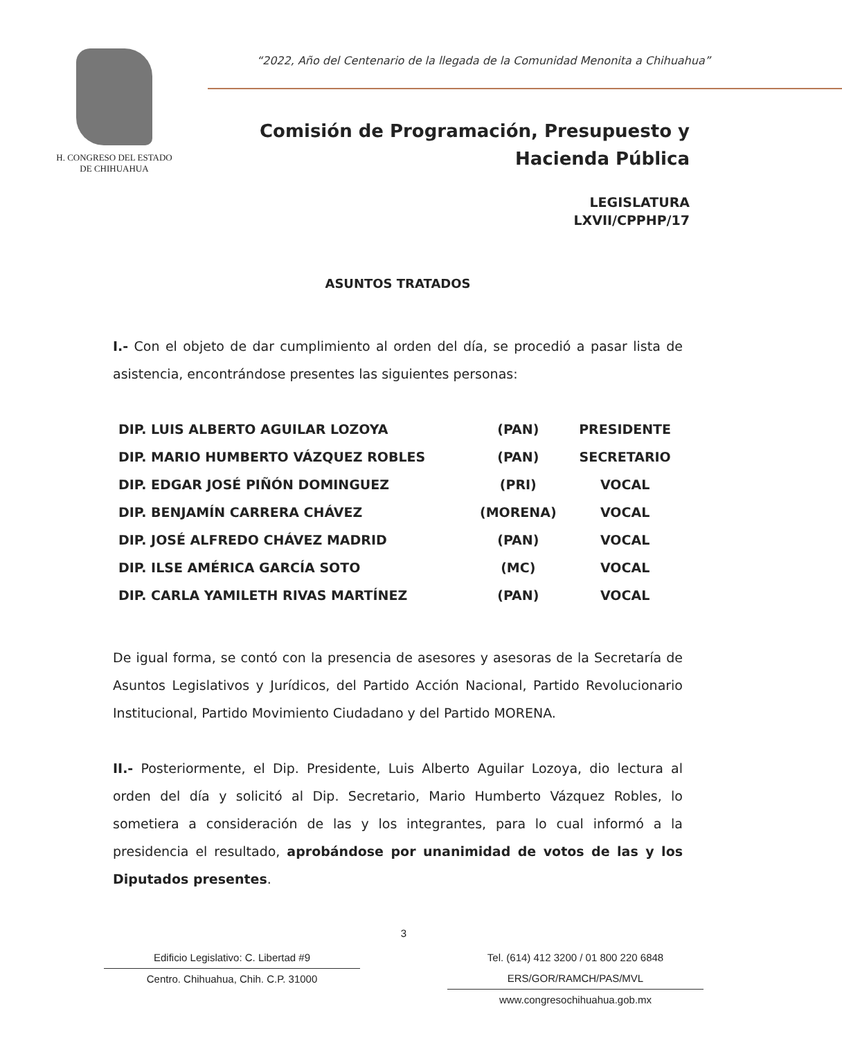H. CONGRESO DEL ESTADO
DE CHIHUAHUA
“2022, Año del Centenario de la llegada de la Comunidad Menonita a Chihuahua”
Comisión de Programación, Presupuesto y
Hacienda Pública
LEGISLATURA
LXVII/CPPHP/17
ASUNTOS TRATADOS
I.- Con el objeto de dar cumplimiento al orden del día, se procedió a pasar lista de asistencia, encontrándose presentes las siguientes personas:
| DIP. LUIS ALBERTO AGUILAR LOZOYA | (PAN) | PRESIDENTE |
| DIP. MARIO HUMBERTO VÁZQUEZ ROBLES | (PAN) | SECRETARIO |
| DIP. EDGAR JOSÉ PIÑÓN DOMINGUEZ | (PRI) | VOCAL |
| DIP. BENJAMÍN CARRERA CHÁVEZ | (MORENA) | VOCAL |
| DIP. JOSÉ ALFREDO CHÁVEZ MADRID | (PAN) | VOCAL |
| DIP. ILSE AMÉRICA GARCÍA SOTO | (MC) | VOCAL |
| DIP. CARLA YAMILETH RIVAS MARTÍNEZ | (PAN) | VOCAL |
De igual forma, se contó con la presencia de asesores y asesoras de la Secretaría de Asuntos Legislativos y Jurídicos, del Partido Acción Nacional, Partido Revolucionario Institucional, Partido Movimiento Ciudadano y del Partido MORENA.
II.- Posteriormente, el Dip. Presidente, Luis Alberto Aguilar Lozoya, dio lectura al orden del día y solicitó al Dip. Secretario, Mario Humberto Vázquez Robles, lo sometiera a consideración de las y los integrantes, para lo cual informó a la presidencia el resultado, aprobándose por unanimidad de votos de las y los Diputados presentes.
3
Edificio Legislativo: C. Libertad #9
Centro. Chihuahua, Chih. C.P. 31000
Tel. (614) 412 3200 / 01 800 220 6848 ERS/GOR/RAMCH/PAS/MVL
www.congresochihuahua.gob.mx